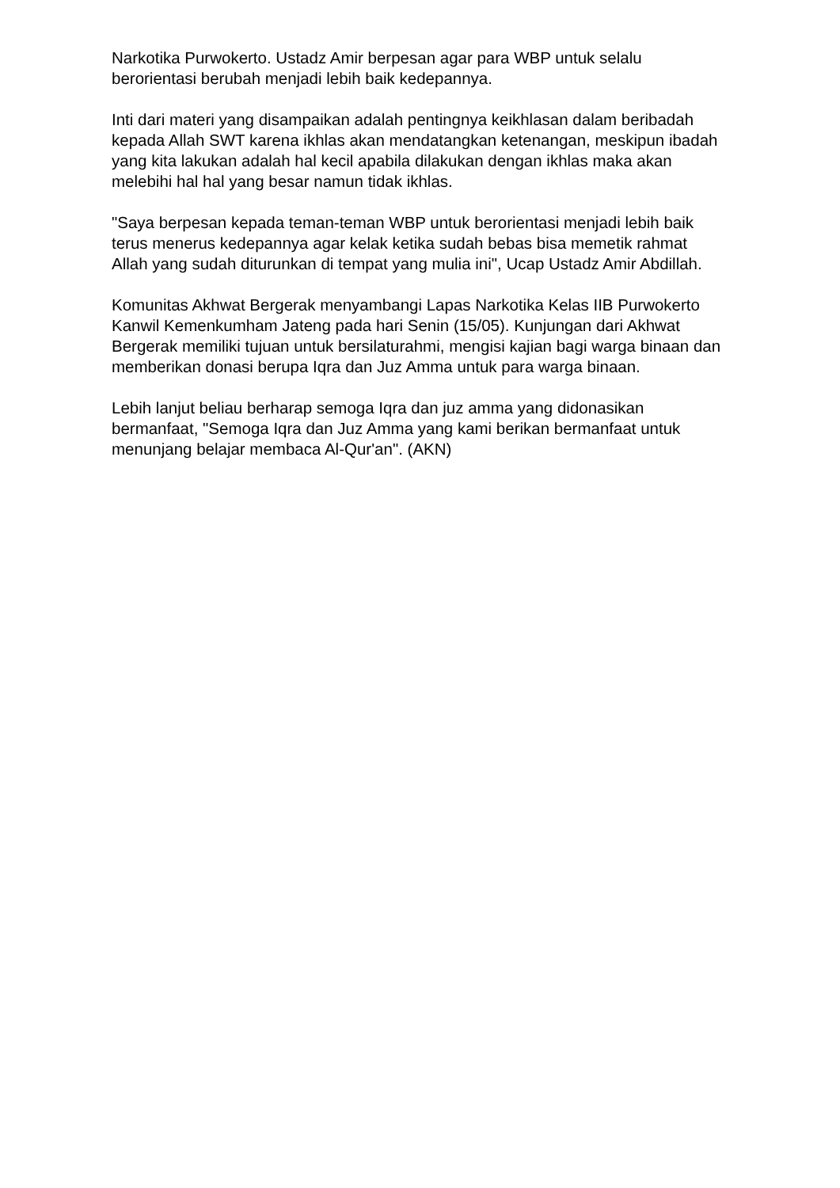Narkotika Purwokerto. Ustadz Amir berpesan agar para WBP untuk selalu berorientasi berubah menjadi lebih baik kedepannya.
Inti dari materi yang disampaikan adalah pentingnya keikhlasan dalam beribadah kepada Allah SWT karena ikhlas akan mendatangkan ketenangan, meskipun ibadah yang kita lakukan adalah hal kecil apabila dilakukan dengan ikhlas maka akan melebihi hal hal yang besar namun tidak ikhlas.
"Saya berpesan kepada teman-teman WBP untuk berorientasi menjadi lebih baik terus menerus kedepannya agar kelak ketika sudah bebas bisa memetik rahmat Allah yang sudah diturunkan di tempat yang mulia ini", Ucap Ustadz Amir Abdillah.
Komunitas Akhwat Bergerak menyambangi Lapas Narkotika Kelas IIB Purwokerto Kanwil Kemenkumham Jateng pada hari Senin (15/05). Kunjungan dari Akhwat Bergerak memiliki tujuan untuk bersilaturahmi, mengisi kajian bagi warga binaan dan memberikan donasi berupa Iqra dan Juz Amma untuk para warga binaan.
Lebih lanjut beliau berharap semoga Iqra dan juz amma yang didonasikan bermanfaat, "Semoga Iqra dan Juz Amma yang kami berikan bermanfaat untuk menunjang belajar membaca Al-Qur'an". (AKN)